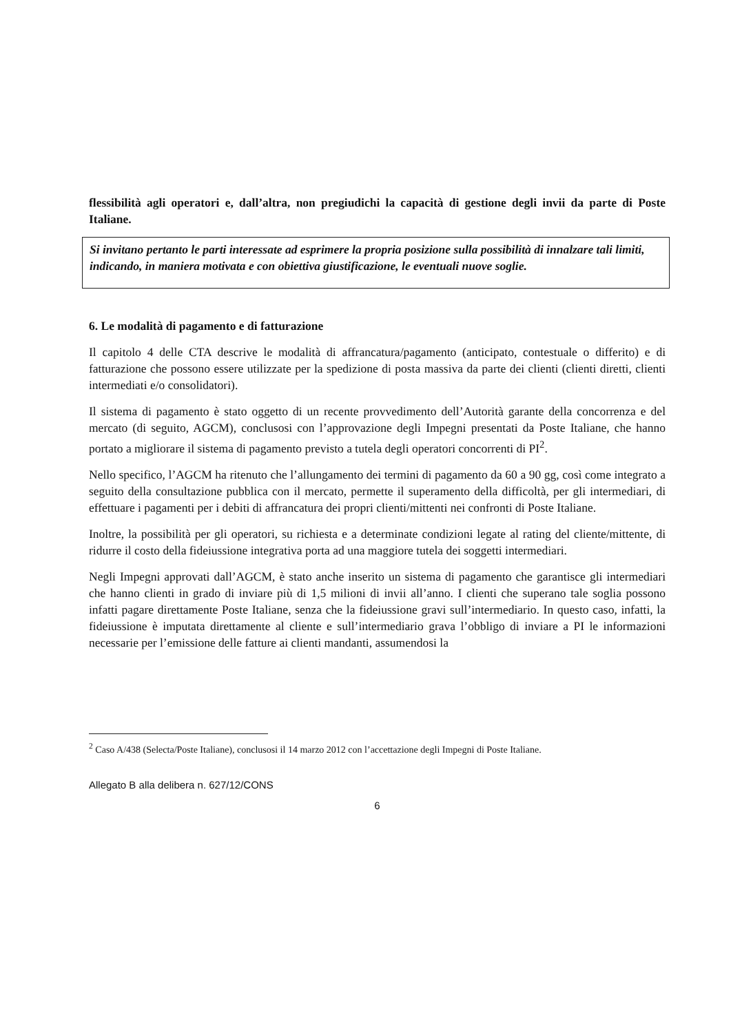flessibilità agli operatori e, dall’altra, non pregiudichi la capacità di gestione degli invii da parte di Poste Italiane.
Si invitano pertanto le parti interessate ad esprimere la propria posizione sulla possibilità di innalzare tali limiti, indicando, in maniera motivata e con obiettiva giustificazione, le eventuali nuove soglie.
6. Le modalità di pagamento e di fatturazione
Il capitolo 4 delle CTA descrive le modalità di affrancatura/pagamento (anticipato, contestuale o differito) e di fatturazione che possono essere utilizzate per la spedizione di posta massiva da parte dei clienti (clienti diretti, clienti intermediati e/o consolidatori).
Il sistema di pagamento è stato oggetto di un recente provvedimento dell’Autorità garante della concorrenza e del mercato (di seguito, AGCM), conclusosi con l’approvazione degli Impegni presentati da Poste Italiane, che hanno portato a migliorare il sistema di pagamento previsto a tutela degli operatori concorrenti di PI<sup>2</sup>.
Nello specifico, l’AGCM ha ritenuto che l’allungamento dei termini di pagamento da 60 a 90 gg, così come integrato a seguito della consultazione pubblica con il mercato, permette il superamento della difficoltà, per gli intermediari, di effettuare i pagamenti per i debiti di affrancatura dei propri clienti/mittenti nei confronti di Poste Italiane.
Inoltre, la possibilità per gli operatori, su richiesta e a determinate condizioni legate al rating del cliente/mittente, di ridurre il costo della fideiussione integrativa porta ad una maggiore tutela dei soggetti intermediari.
Negli Impegni approvati dall’AGCM, è stato anche inserito un sistema di pagamento che garantisce gli intermediari che hanno clienti in grado di inviare più di 1,5 milioni di invii all’anno. I clienti che superano tale soglia possono infatti pagare direttamente Poste Italiane, senza che la fideiussione gravi sull’intermediario. In questo caso, infatti, la fideiussione è imputata direttamente al cliente e sull’intermediario grava l’obbligo di inviare a PI le informazioni necessarie per l’emissione delle fatture ai clienti mandanti, assumendosi la
<sup>2</sup> Caso A/438 (Selecta/Poste Italiane), conclusosi il 14 marzo 2012 con l’accettazione degli Impegni di Poste Italiane.
Allegato B alla delibera n. 627/12/CONS
6